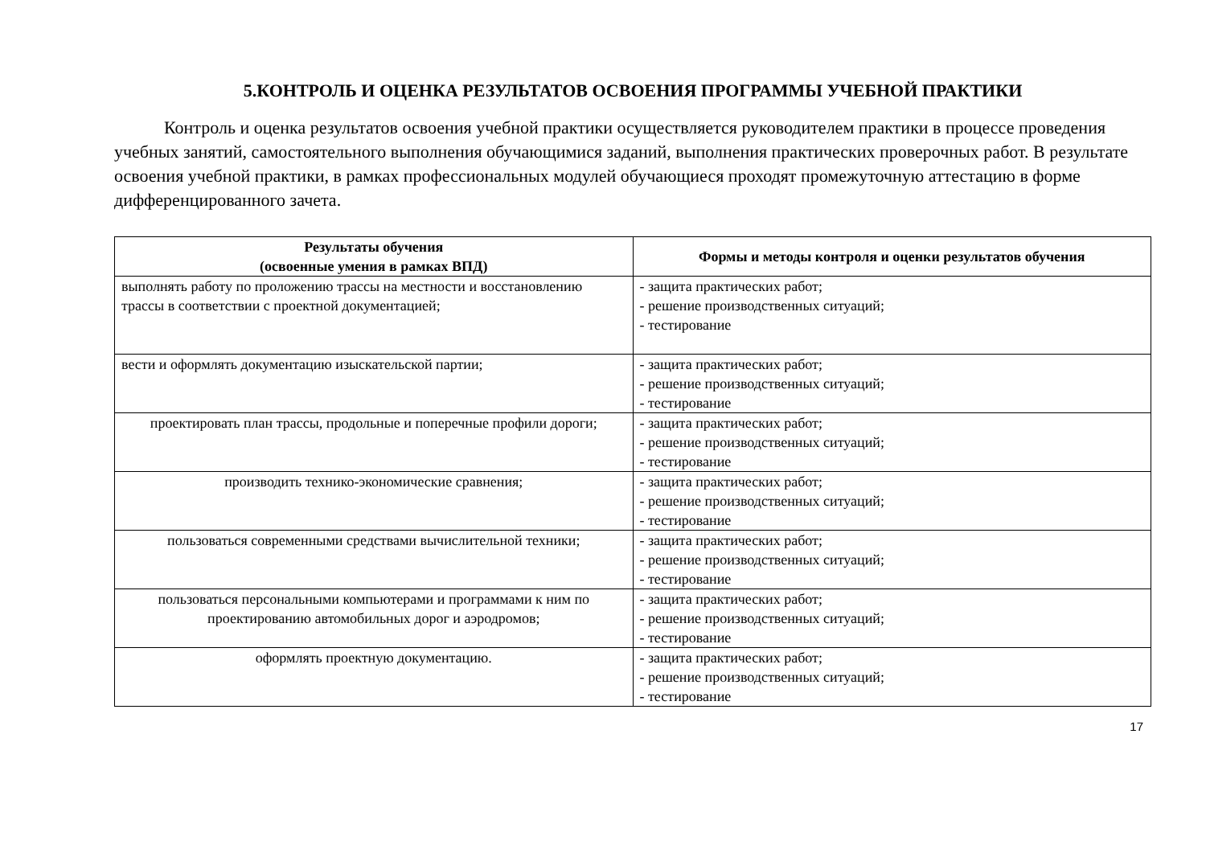5.КОНТРОЛЬ И ОЦЕНКА РЕЗУЛЬТАТОВ ОСВОЕНИЯ ПРОГРАММЫ УЧЕБНОЙ ПРАКТИКИ
Контроль и оценка результатов освоения учебной практики осуществляется руководителем практики в процессе проведения учебных занятий, самостоятельного выполнения обучающимися заданий, выполнения практических проверочных работ. В результате освоения учебной практики, в рамках профессиональных модулей обучающиеся проходят промежуточную аттестацию в форме дифференцированного зачета.
| Результаты обучения (освоенные умения в рамках ВПД) | Формы и методы контроля и оценки результатов обучения |
| --- | --- |
| выполнять работу по проложению трассы на местности и восстановлению трассы в соответствии с проектной документацией; | - защита практических работ; - решение производственных ситуаций; - тестирование |
| вести и оформлять документацию изыскательской партии; | - защита практических работ; - решение производственных ситуаций; - тестирование |
| проектировать план трассы, продольные и поперечные профили дороги; | - защита практических работ; - решение производственных ситуаций; - тестирование |
| производить технико-экономические сравнения; | - защита практических работ; - решение производственных ситуаций; - тестирование |
| пользоваться современными средствами вычислительной техники; | - защита практических работ; - решение производственных ситуаций; - тестирование |
| пользоваться персональными компьютерами и программами к ним по проектированию автомобильных дорог и аэродромов; | - защита практических работ; - решение производственных ситуаций; - тестирование |
| оформлять проектную документацию. | - защита практических работ; - решение производственных ситуаций; - тестирование |
17